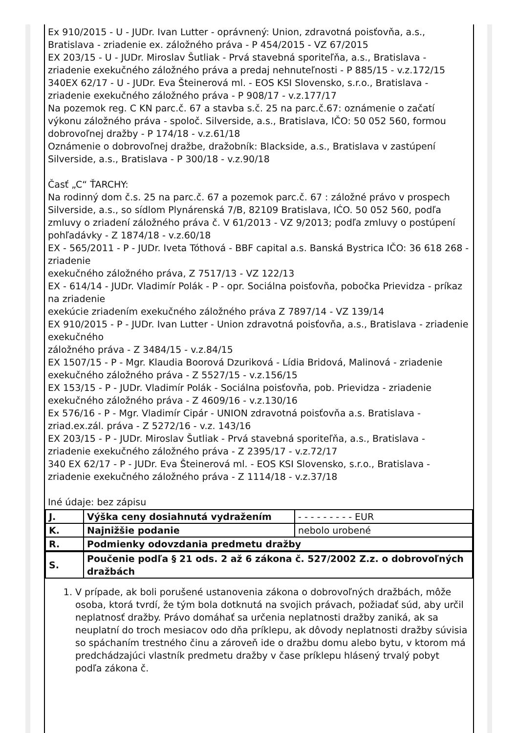Ex 910/2015 - U - JUDr. Ivan Lutter - oprávnený: Union, zdravotná poisťovňa, a.s., Bratislava - zriadenie ex. záložného práva - P 454/2015 - VZ 67/2015
EX 203/15 - U - JUDr. Miroslav Šutliak - Prvá stavebná sporiteľňa, a.s., Bratislava - zriadenie exekučného záložného práva a predaj nehnuteľnosti - P 885/15 - v.z.172/15
340EX 62/17 - U - JUDr. Eva Šteinerová ml. - EOS KSI Slovensko, s.r.o., Bratislava - zriadenie exekučného záložného práva - P 908/17 - v.z.177/17
Na pozemok reg. C KN parc.č. 67 a stavba s.č. 25 na parc.č.67: oznámenie o začatí výkonu záložného práva - spoloč. Silverside, a.s., Bratislava, IČO: 50 052 560, formou dobrovoľnej dražby - P 174/18 - v.z.61/18
Oznámenie o dobrovoľnej dražbe, dražobník: Blackside, a.s., Bratislava v zastúpení Silverside, a.s., Bratislava - P 300/18 - v.z.90/18
Časť „C“ ŤARCHY:
Na rodinný dom č.s. 25 na parc.č. 67 a pozemok parc.č. 67 : záložné právo v prospech Silverside, a.s., so sídlom Plynárenská 7/B, 82109 Bratislava, IĆO. 50 052 560, podľa zmluvy o zriadení záložného práva č. V 61/2013 - VZ 9/2013; podľa zmluvy o postúpení pohľadávky - Z 1874/18 - v.z.60/18
EX - 565/2011 - P - JUDr. Iveta Tóthová - BBF capital a.s. Banská Bystrica IČO: 36 618 268 - zriadenie
exekučného záložného práva, Z 7517/13 - VZ 122/13
EX - 614/14 - JUDr. Vladimír Polák - P - opr. Sociálna poisťovňa, pobočka Prievidza - príkaz na zriadenie
exekúcie zriadením exekučného záložného práva Z 7897/14 - VZ 139/14
EX 910/2015 - P - JUDr. Ivan Lutter - Union zdravotná poisťovňa, a.s., Bratislava - zriadenie exekučného
záložného práva - Z 3484/15 - v.z.84/15
EX 1507/15 - P - Mgr. Klaudia Boorová Dzuriková - Lídia Bridová, Malinová - zriadenie exekučného záložného práva - Z 5527/15 - v.z.156/15
EX 153/15 - P - JUDr. Vladimír Polák - Sociálna poisťovňa, pob. Prievidza - zriadenie exekučného záložného práva - Z 4609/16 - v.z.130/16
Ex 576/16 - P - Mgr. Vladimír Cipár - UNION zdravotná poisťovňa a.s. Bratislava - zriad.ex.zál. práva - Z 5272/16 - v.z. 143/16
EX 203/15 - P - JUDr. Miroslav Šutliak - Prvá stavebná sporiteľňa, a.s., Bratislava - zriadenie exekučného záložného práva - Z 2395/17 - v.z.72/17
340 EX 62/17 - P - JUDr. Eva Šteinerová ml. - EOS KSI Slovensko, s.r.o., Bratislava - zriadenie exekučného záložného práva - Z 1114/18 - v.z.37/18
Iné údaje: bez zápisu
| J. | Výška ceny dosiahnutá vydražením | - - - - - - - - - EUR |
| K. | Najnižšie podanie | nebolo urobené |
| R. | Podmienky odovzdania predmetu dražby | |
| S. | Poučenie podľa § 21 ods. 2 až 6 zákona č. 527/2002 Z.z. o dobrovoľných dražbách | |
1. V prípade, ak boli porušené ustanovenia zákona o dobrovoľných dražbách, môže osoba, ktorá tvrdí, že tým bola dotknutá na svojich právach, požiadať súd, aby určil neplatnosť dražby. Právo domáhať sa určenia neplatnosti dražby zaniká, ak sa neuplatní do troch mesiacov odo dňa príklepu, ak dôvody neplatnosti dražby súvisia so spáchaním trestného činu a zároveň ide o dražbu domu alebo bytu, v ktorom má predchádzajúci vlastník predmetu dražby v čase príklepu hlásený trvalý pobyt podľa zákona č.